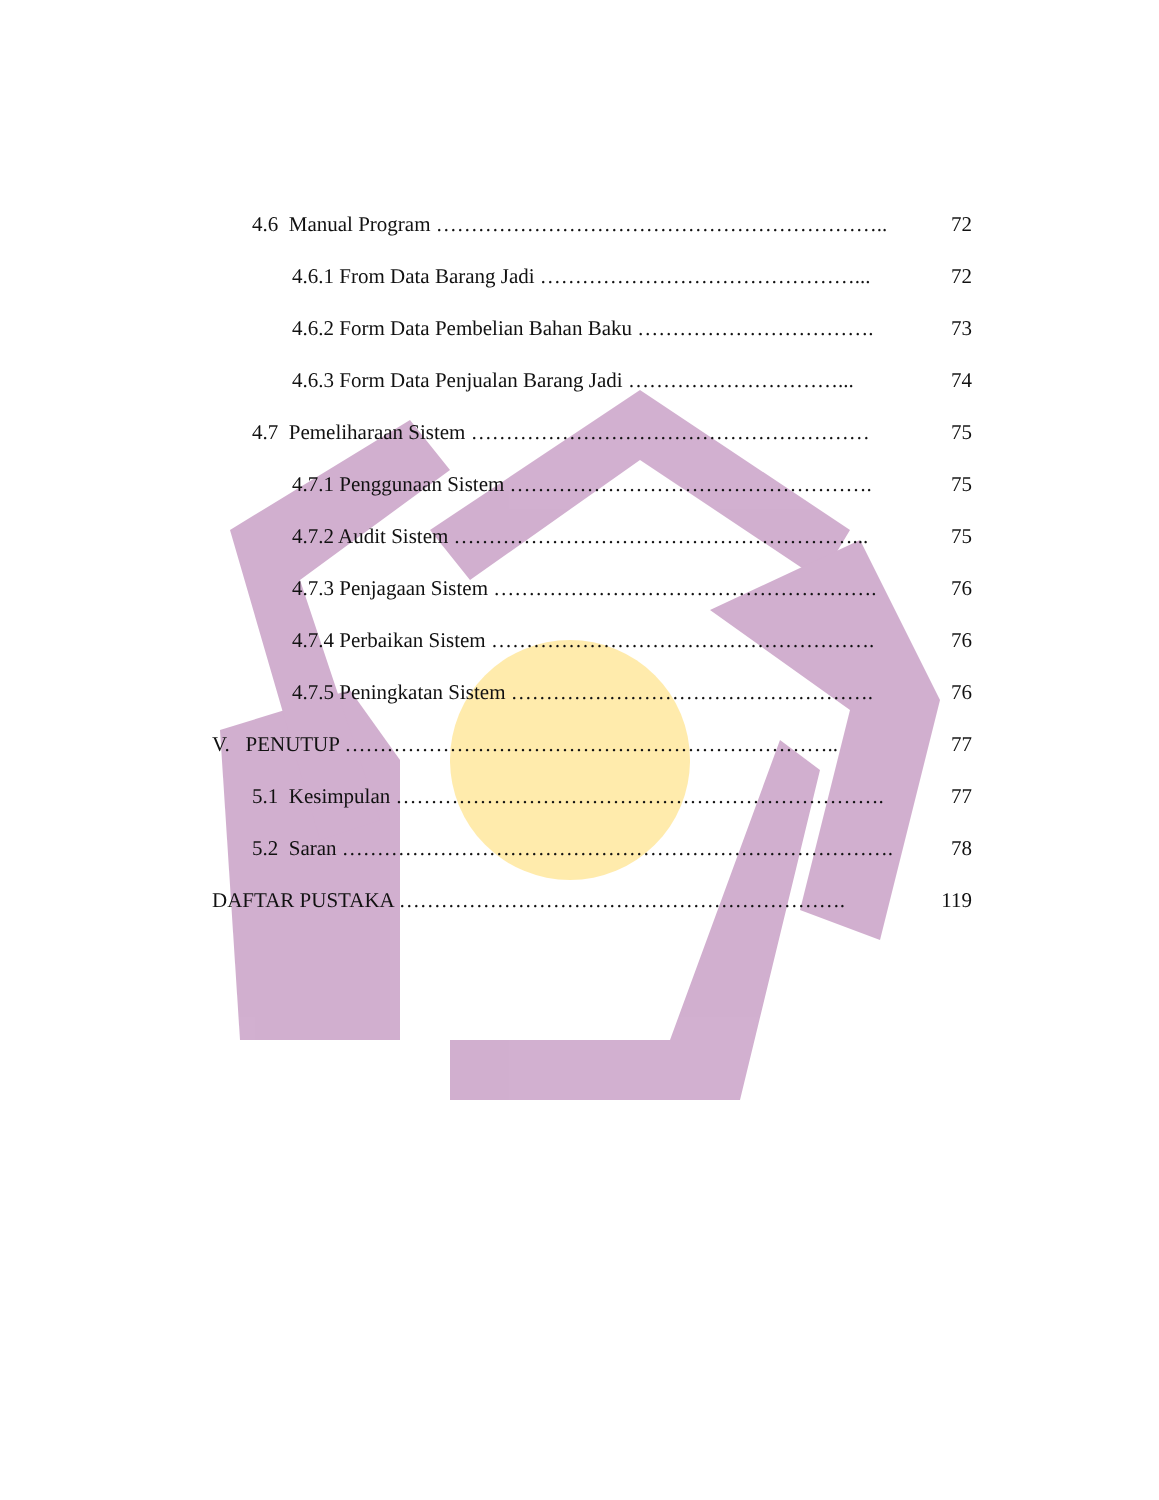4.6 Manual Program ……………………………………………………….. 72
4.6.1 From Data Barang Jadi ………………………………………... 72
4.6.2 Form Data Pembelian Bahan Baku ……………………………. 73
4.6.3 Form Data Penjualan Barang Jadi …………………………... 74
4.7 Pemeliharaan Sistem ………………………………………………… 75
4.7.1 Penggunaan Sistem ……………………………………………. 75
4.7.2 Audit Sistem …………………………………………………... 75
4.7.3 Penjagaan Sistem ………………………………………………. 76
4.7.4 Perbaikan Sistem ………………………………………………. 76
4.7.5 Peningkatan Sistem ……………………………………………. 76
V. PENUTUP …………………………………………………………….. 77
5.1 Kesimpulan ……………………………………………………………. 77
5.2 Saran ……………………………………………………………………. 78
DAFTAR PUSTAKA ………………………………………………………. 119